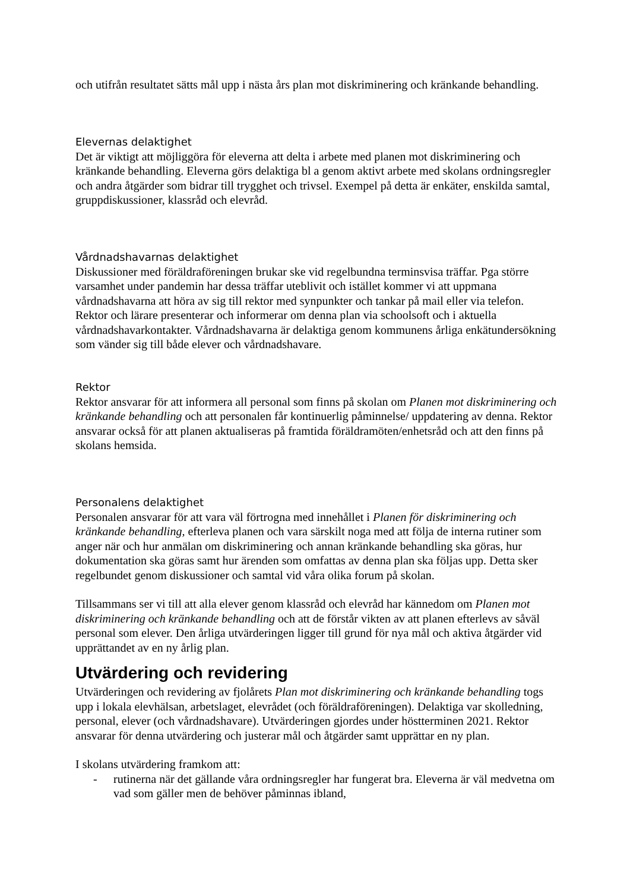och utifrån resultatet sätts mål upp i nästa års plan mot diskriminering och kränkande behandling.
Elevernas delaktighet
Det är viktigt att möjliggöra för eleverna att delta i arbete med planen mot diskriminering och kränkande behandling. Eleverna görs delaktiga bl a genom aktivt arbete med skolans ordningsregler och andra åtgärder som bidrar till trygghet och trivsel. Exempel på detta är enkäter, enskilda samtal, gruppdiskussioner, klassråd och elevråd.
Vårdnadshavarnas delaktighet
Diskussioner med föräldraföreningen brukar ske vid regelbundna terminsvisa träffar. Pga större varsamhet under pandemin har dessa träffar uteblivit och istället kommer vi att uppmana vårdnadshavarna att höra av sig till rektor med synpunkter och tankar på mail eller via telefon. Rektor och lärare presenterar och informerar om denna plan via schoolsoft och i aktuella vårdnadshavarkontakter. Vårdnadshavarna är delaktiga genom kommunens årliga enkätundersökning som vänder sig till både elever och vårdnadshavare.
Rektor
Rektor ansvarar för att informera all personal som finns på skolan om Planen mot diskriminering och kränkande behandling och att personalen får kontinuerlig påminnelse/ uppdatering av denna. Rektor ansvarar också för att planen aktualiseras på framtida föräldramöten/enhetsråd och att den finns på skolans hemsida.
Personalens delaktighet
Personalen ansvarar för att vara väl förtrogna med innehållet i Planen för diskriminering och kränkande behandling, efterleva planen och vara särskilt noga med att följa de interna rutiner som anger när och hur anmälan om diskriminering och annan kränkande behandling ska göras, hur dokumentation ska göras samt hur ärenden som omfattas av denna plan ska följas upp. Detta sker regelbundet genom diskussioner och samtal vid våra olika forum på skolan.
Tillsammans ser vi till att alla elever genom klassråd och elevråd har kännedom om Planen mot diskriminering och kränkande behandling och att de förstår vikten av att planen efterlevs av såväl personal som elever. Den årliga utvärderingen ligger till grund för nya mål och aktiva åtgärder vid upprättandet av en ny årlig plan.
Utvärdering och revidering
Utvärderingen och revidering av fjolårets Plan mot diskriminering och kränkande behandling togs upp i lokala elevhälsan, arbetslaget, elevrådet (och föräldraföreningen). Delaktiga var skolledning, personal, elever (och vårdnadshavare). Utvärderingen gjordes under höstterminen 2021. Rektor ansvarar för denna utvärdering och justerar mål och åtgärder samt upprättar en ny plan.
I skolans utvärdering framkom att:
- rutinerna när det gällande våra ordningsregler har fungerat bra. Eleverna är väl medvetna om vad som gäller men de behöver påminnas ibland,